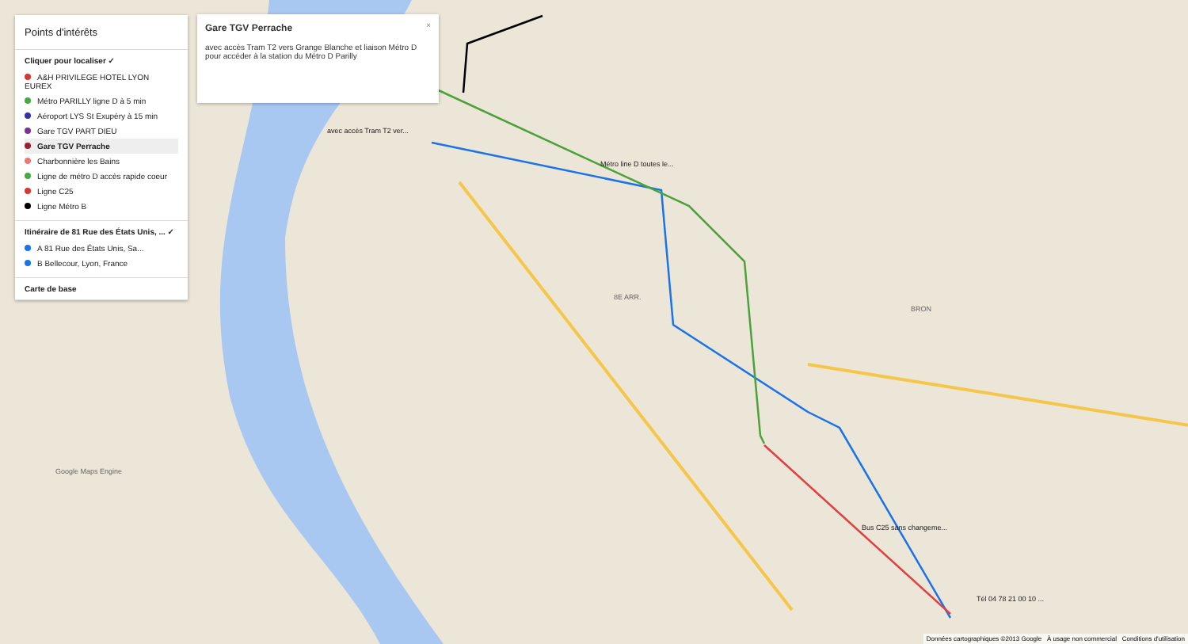Points d'intérêts
Cliquer pour localiser ✓
A&H PRIVILEGE HOTEL LYON EUREX
Métro PARILLY ligne D à 5 min
Aéroport LYS St Exupéry à 15 min
Gare TGV PART DIEU
Gare TGV Perrache
Charbonnière les Bains
Ligne de métro D accès rapide coeur
Ligne C25
Ligne Métro B
Itinéraire de 81 Rue des États Unis, ... ✓
A 81 Rue des États Unis, Sa...
B Bellecour, Lyon, France
Carte de base
×
Gare TGV Perrache
avec accès Tram T2 vers Grange Blanche et liaison Métro D pour accéder à la station du Métro D Parilly
avec accès Tram T2 ver...
Métro line D toutes le...
Bus C25 sans changeme...
Tél 04 78 21 00 10 ...
Google Maps Engine
8E ARR.
BRON
Données cartographiques ©2013 Google À usage non commercial Conditions d'utilisation